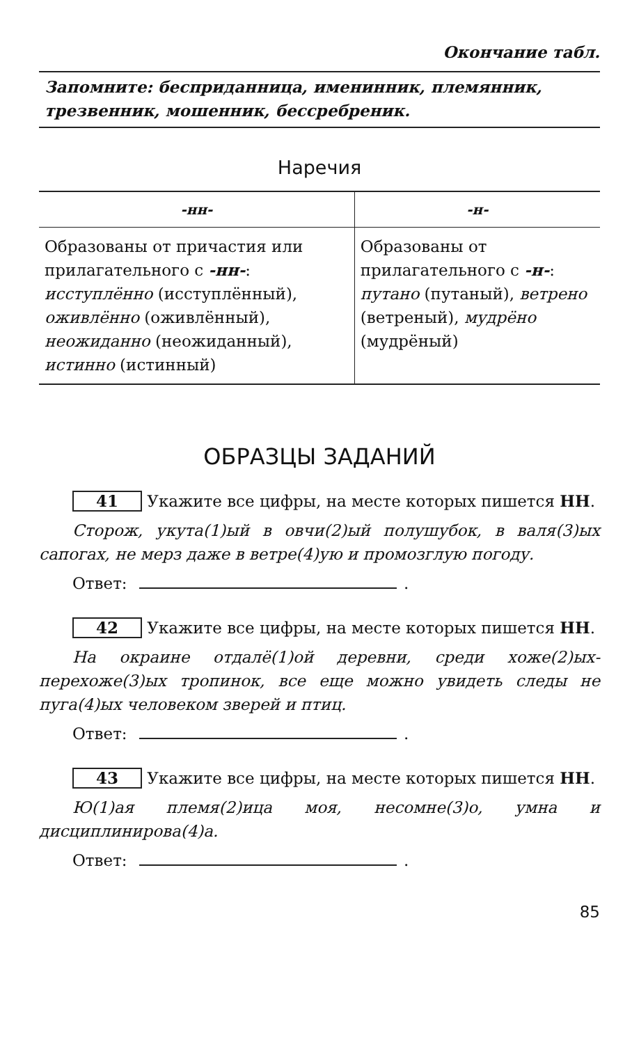Окончание табл.
Запомните: бесприданница, именинник, племянник, трезвенник, мошенник, бессребреник.
Наречия
| -нн- | -н- |
| --- | --- |
| Образованы от причастия или прилагательного с -нн- : исступлённо (исступлённый), оживлённо (оживлённый), неожиданно (неожиданный), истинно (истинный) | Образованы от прилагательного с -н- : путано (путаный), ветрено (ветреный), мудрёно (мудрёный) |
ОБРАЗЦЫ ЗАДАНИЙ
41 Укажите все цифры, на месте которых пишется НН.
Сторож, укута(1)ый в овчи(2)ый полушубок, в валя(3)ых сапогах, не мерз даже в ветре(4)ую и промозглую погоду.
Ответ: .
42 Укажите все цифры, на месте которых пишется НН.
На окраине отдалё(1)ой деревни, среди хоже(2)ых-перехоже(3)ых тропинок, все еще можно увидеть следы не пуга(4)ых человеком зверей и птиц.
Ответ: .
43 Укажите все цифры, на месте которых пишется НН.
Ю(1)ая племя(2)ица моя, несомне(3)о, умна и дисциплинирова(4)а.
Ответ: .
85